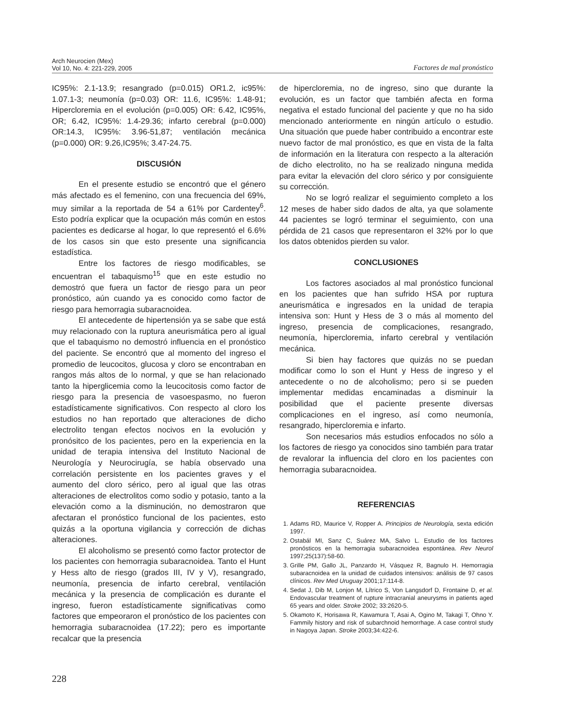Arch Neurocien (Mex)
Vol 10, No. 4: 221-229, 2005
Factores de mal pronóstico
IC95%: 2.1-13.9; resangrado (p=0.015) OR1.2, ic95%: 1.07.1-3; neumonía (p=0.03) OR: 11.6, IC95%: 1.48-91; Hipercloremia en el evolución (p=0.005) OR: 6.42, IC95%, OR; 6.42, IC95%: 1.4-29.36; infarto cerebral (p=0.000) OR:14.3, IC95%: 3.96-51,87; ventilación mecánica (p=0.000) OR: 9.26,IC95%; 3.47-24.75.
DISCUSIÓN
En el presente estudio se encontró que el género más afectado es el femenino, con una frecuencia del 69%, muy similar a la reportada de 54 a 61% por Cardentey<sup>6</sup>. Esto podría explicar que la ocupación más común en estos pacientes es dedicarse al hogar, lo que representó el 6.6% de los casos sin que esto presente una significancia estadística.
Entre los factores de riesgo modificables, se encuentran el tabaquismo<sup>15</sup> que en este estudio no demostró que fuera un factor de riesgo para un peor pronóstico, aún cuando ya es conocido como factor de riesgo para hemorragia subaracnoidea.
El antecedente de hipertensión ya se sabe que está muy relacionado con la ruptura aneurismática pero al igual que el tabaquismo no demostró influencia en el pronóstico del paciente. Se encontró que al momento del ingreso el promedio de leucocitos, glucosa y cloro se encontraban en rangos más altos de lo normal, y que se han relacionado tanto la hiperglicemia como la leucocitosis como factor de riesgo para la presencia de vasoespasmo, no fueron estadísticamente significativos. Con respecto al cloro los estudios no han reportado que alteraciones de dicho electrolito tengan efectos nocivos en la evolución y pronósitco de los pacientes, pero en la experiencia en la unidad de terapia intensiva del Instituto Nacional de Neurología y Neurocirugía, se había observado una correlación persistente en los pacientes graves y el aumento del cloro sérico, pero al igual que las otras alteraciones de electrolitos como sodio y potasio, tanto a la elevación como a la disminución, no demostraron que afectaran el pronóstico funcional de los pacientes, esto quizás a la oportuna vigilancia y corrección de dichas alteraciones.
El alcoholismo se presentó como factor protector de los pacientes con hemorragia subaracnoidea. Tanto el Hunt y Hess alto de riesgo (grados III, IV y V), resangrado, neumonía, presencia de infarto cerebral, ventilación mecánica y la presencia de complicación es durante el ingreso, fueron estadísticamente significativas como factores que empeoraron el pronóstico de los pacientes con hemorragia subaracnoidea (17.22); pero es importante recalcar que la presencia
de hipercloremia, no de ingreso, sino que durante la evolución, es un factor que también afecta en forma negativa el estado funcional del paciente y que no ha sido mencionado anteriormente en ningún artículo o estudio. Una situación que puede haber contribuido a encontrar este nuevo factor de mal pronóstico, es que en vista de la falta de información en la literatura con respecto a la alteración de dicho electrolito, no ha se realizado ninguna medida para evitar la elevación del cloro sérico y por consiguiente su corrección.
No se logró realizar el seguimiento completo a los 12 meses de haber sido dados de alta, ya que solamente 44 pacientes se logró terminar el seguimiento, con una pérdida de 21 casos que representaron el 32% por lo que los datos obtenidos pierden su valor.
CONCLUSIONES
Los factores asociados al mal pronóstico funcional en los pacientes que han sufrido HSA por ruptura aneurismática e ingresados en la unidad de terapia intensiva son: Hunt y Hess de 3 o más al momento del ingreso, presencia de complicaciones, resangrado, neumonía, hipercloremia, infarto cerebral y ventilación mecánica.
Si bien hay factores que quizás no se puedan modificar como lo son el Hunt y Hess de ingreso y el antecedente o no de alcoholismo; pero si se pueden implementar medidas encaminadas a disminuir la posibilidad que el paciente presente diversas complicaciones en el ingreso, así como neumonía, resangrado, hipercloremia e infarto.
Son necesarios más estudios enfocados no sólo a los factores de riesgo ya conocidos sino también para tratar de revalorar la influencia del cloro en los pacientes con hemorragia subaracnoidea.
REFERENCIAS
1. Adams RD, Maurice V, Ropper A. Principios de Neurología, sexta edición 1997.
2. Ostabál MI, Sanz C, Suárez MA, Salvo L. Estudio de los factores pronósticos en la hemorragia subaracnoidea espontánea. Rev Neurol 1997;25(137):58-60.
3. Grille PM, Gallo JL, Panzardo H, Vásquez R, Bagnulo H. Hemorragia subaracnoidea en la unidad de cuidados intensivos: análisis de 97 casos clínicos. Rev Med Uruguay 2001;17:114-8.
4. Sedat J, Dib M, Lonjon M, Lítrico S, Von Langsdorf D, Frontaine D, et al. Endovascular treatment of rupture intracranial aneurysms in patients aged 65 years and older. Stroke 2002; 33:2620-5.
5. Okamoto K, Horisawa R, Kawamura T, Asai A, Ogino M, Takagi T, Ohno Y. Fammily history and risk of subarchnoid hemorrhage. A case control study in Nagoya Japan. Stroke 2003;34:422-6.
228